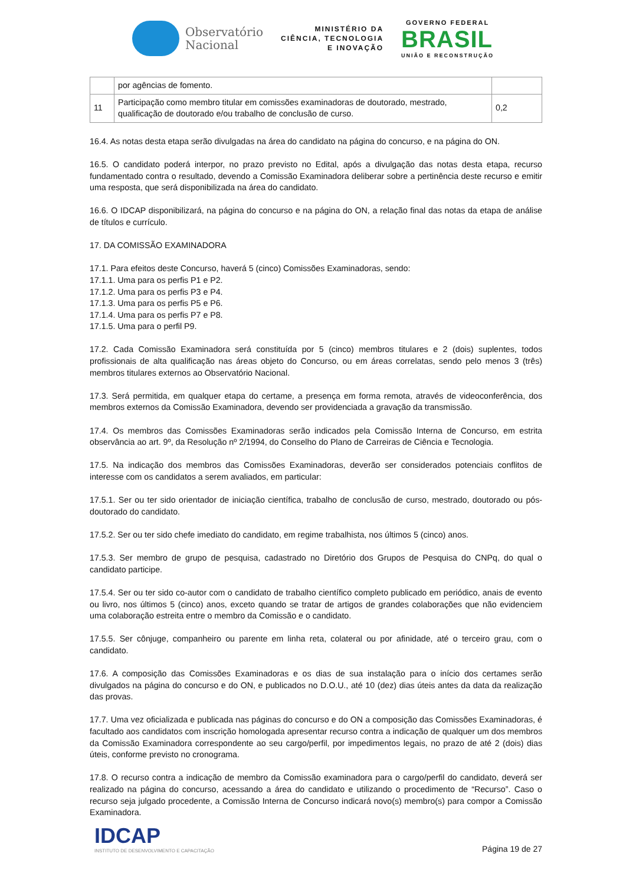Observatório
Nacional
MINISTÉRIO DA
CIÊNCIA, TECNOLOGIA
E INOVAÇÃO
GOVERNO FEDERAL
BRASIL
UNIÃO E RECONSTRUÇÃO
| | por agências de fomento. | |
| 11 | Participação como membro titular em comissões examinadoras de doutorado, mestrado, qualificação de doutorado e/ou trabalho de conclusão de curso. | 0,2 |
16.4. As notas desta etapa serão divulgadas na área do candidato na página do concurso, e na página do ON.
16.5. O candidato poderá interpor, no prazo previsto no Edital, após a divulgação das notas desta etapa, recurso fundamentado contra o resultado, devendo a Comissão Examinadora deliberar sobre a pertinência deste recurso e emitir uma resposta, que será disponibilizada na área do candidato.
16.6. O IDCAP disponibilizará, na página do concurso e na página do ON, a relação final das notas da etapa de análise de títulos e currículo.
17. DA COMISSÃO EXAMINADORA
17.1. Para efeitos deste Concurso, haverá 5 (cinco) Comissões Examinadoras, sendo:
17.1.1. Uma para os perfis P1 e P2.
17.1.2. Uma para os perfis P3 e P4.
17.1.3. Uma para os perfis P5 e P6.
17.1.4. Uma para os perfis P7 e P8.
17.1.5. Uma para o perfil P9.
17.2. Cada Comissão Examinadora será constituída por 5 (cinco) membros titulares e 2 (dois) suplentes, todos profissionais de alta qualificação nas áreas objeto do Concurso, ou em áreas correlatas, sendo pelo menos 3 (três) membros titulares externos ao Observatório Nacional.
17.3. Será permitida, em qualquer etapa do certame, a presença em forma remota, através de videoconferência, dos membros externos da Comissão Examinadora, devendo ser providenciada a gravação da transmissão.
17.4. Os membros das Comissões Examinadoras serão indicados pela Comissão Interna de Concurso, em estrita observância ao art. 9º, da Resolução nº 2/1994, do Conselho do Plano de Carreiras de Ciência e Tecnologia.
17.5. Na indicação dos membros das Comissões Examinadoras, deverão ser considerados potenciais conflitos de interesse com os candidatos a serem avaliados, em particular:
17.5.1. Ser ou ter sido orientador de iniciação científica, trabalho de conclusão de curso, mestrado, doutorado ou pós-doutorado do candidato.
17.5.2. Ser ou ter sido chefe imediato do candidato, em regime trabalhista, nos últimos 5 (cinco) anos.
17.5.3. Ser membro de grupo de pesquisa, cadastrado no Diretório dos Grupos de Pesquisa do CNPq, do qual o candidato participe.
17.5.4. Ser ou ter sido co-autor com o candidato de trabalho científico completo publicado em periódico, anais de evento ou livro, nos últimos 5 (cinco) anos, exceto quando se tratar de artigos de grandes colaborações que não evidenciem uma colaboração estreita entre o membro da Comissão e o candidato.
17.5.5. Ser cônjuge, companheiro ou parente em linha reta, colateral ou por afinidade, até o terceiro grau, com o candidato.
17.6. A composição das Comissões Examinadoras e os dias de sua instalação para o início dos certames serão divulgados na página do concurso e do ON, e publicados no D.O.U., até 10 (dez) dias úteis antes da data da realização das provas.
17.7. Uma vez oficializada e publicada nas páginas do concurso e do ON a composição das Comissões Examinadoras, é facultado aos candidatos com inscrição homologada apresentar recurso contra a indicação de qualquer um dos membros da Comissão Examinadora correspondente ao seu cargo/perfil, por impedimentos legais, no prazo de até 2 (dois) dias úteis, conforme previsto no cronograma.
17.8. O recurso contra a indicação de membro da Comissão examinadora para o cargo/perfil do candidato, deverá ser realizado na página do concurso, acessando a área do candidato e utilizando o procedimento de “Recurso”. Caso o recurso seja julgado procedente, a Comissão Interna de Concurso indicará novo(s) membro(s) para compor a Comissão Examinadora.
IDCAP
INSTITUTO DE DESENVOLVIMENTO E CAPACITAÇÃO
Página 19 de 27